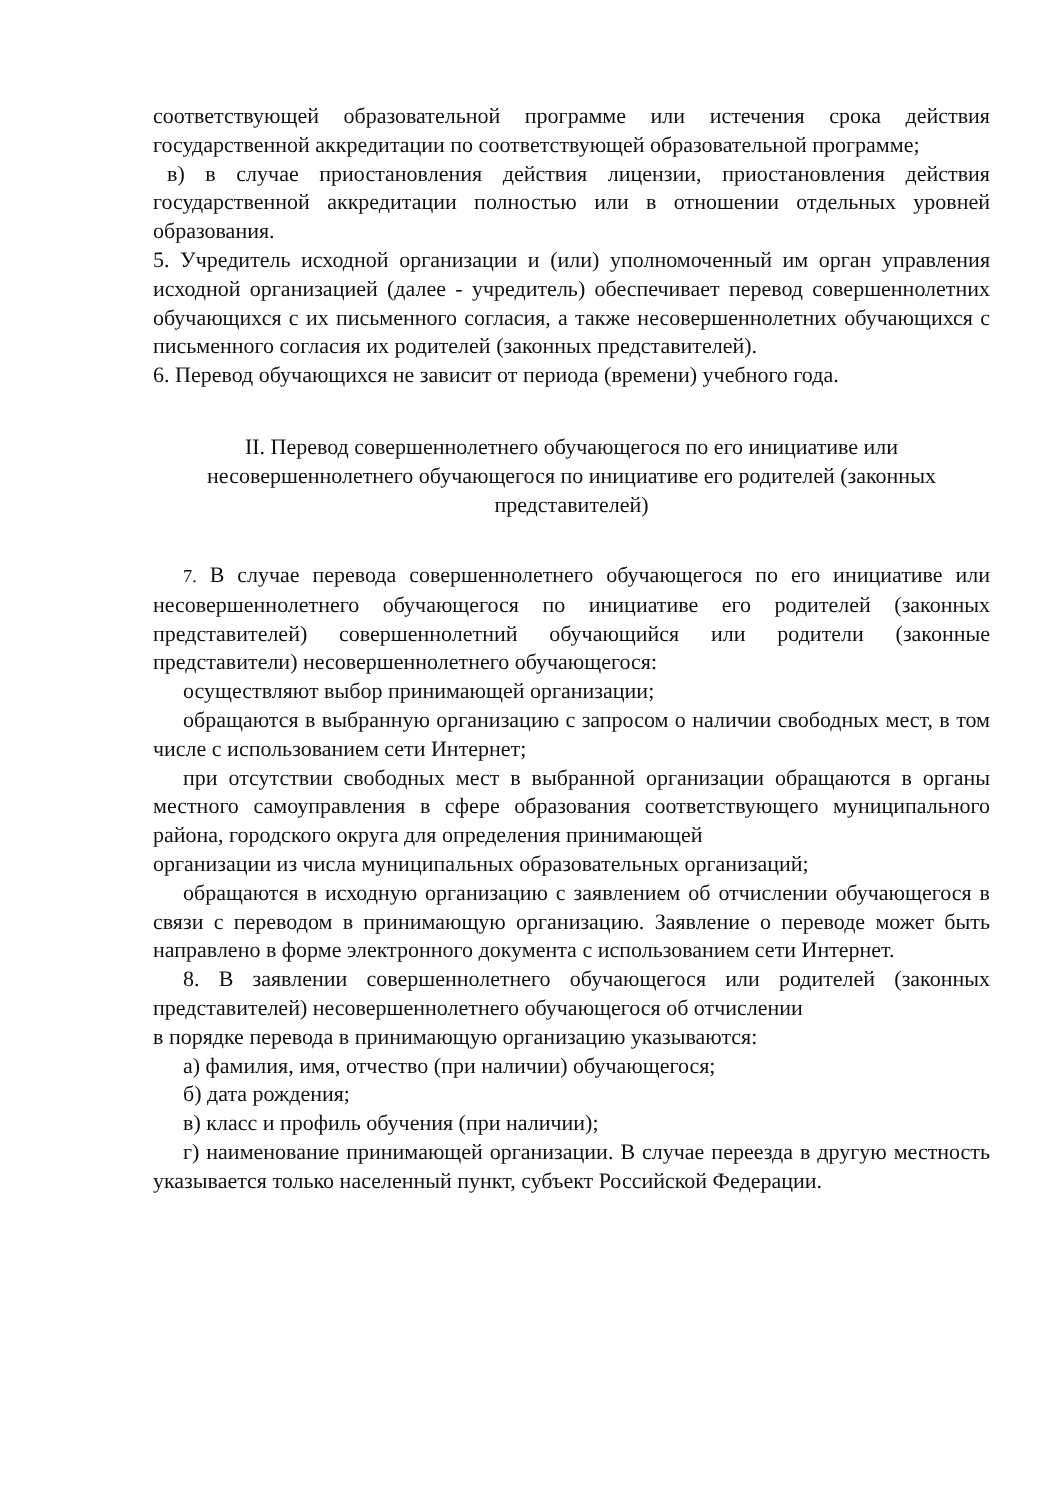соответствующей образовательной программе или истечения срока действия государственной аккредитации по соответствующей образовательной программе;
в) в случае приостановления действия лицензии, приостановления действия государственной аккредитации полностью или в отношении отдельных уровней образования.
5. Учредитель исходной организации и (или) уполномоченный им орган управления исходной организацией (далее - учредитель) обеспечивает перевод совершеннолетних обучающихся с их письменного согласия, а также несовершеннолетних обучающихся с письменного согласия их родителей (законных представителей).
6. Перевод обучающихся не зависит от периода (времени) учебного года.
II. Перевод совершеннолетнего обучающегося по его инициативе или несовершеннолетнего обучающегося по инициативе его родителей (законных представителей)
7. В случае перевода совершеннолетнего обучающегося по его инициативе или несовершеннолетнего обучающегося по инициативе его родителей (законных представителей) совершеннолетний обучающийся или родители (законные представители) несовершеннолетнего обучающегося:
осуществляют выбор принимающей организации;
обращаются в выбранную организацию с запросом о наличии свободных мест, в том числе с использованием сети Интернет;
при отсутствии свободных мест в выбранной организации обращаются в органы местного самоуправления в сфере образования соответствующего муниципального района, городского округа для определения принимающей
организации из числа муниципальных образовательных организаций;
обращаются в исходную организацию с заявлением об отчислении обучающегося в связи с переводом в принимающую организацию. Заявление о переводе может быть направлено в форме электронного документа с использованием сети Интернет.
8. В заявлении совершеннолетнего обучающегося или родителей (законных представителей) несовершеннолетнего обучающегося об отчислении
в порядке перевода в принимающую организацию указываются:
а) фамилия, имя, отчество (при наличии) обучающегося;
б) дата рождения;
в) класс и профиль обучения (при наличии);
г) наименование принимающей организации. В случае переезда в другую местность указывается только населенный пункт, субъект Российской Федерации.